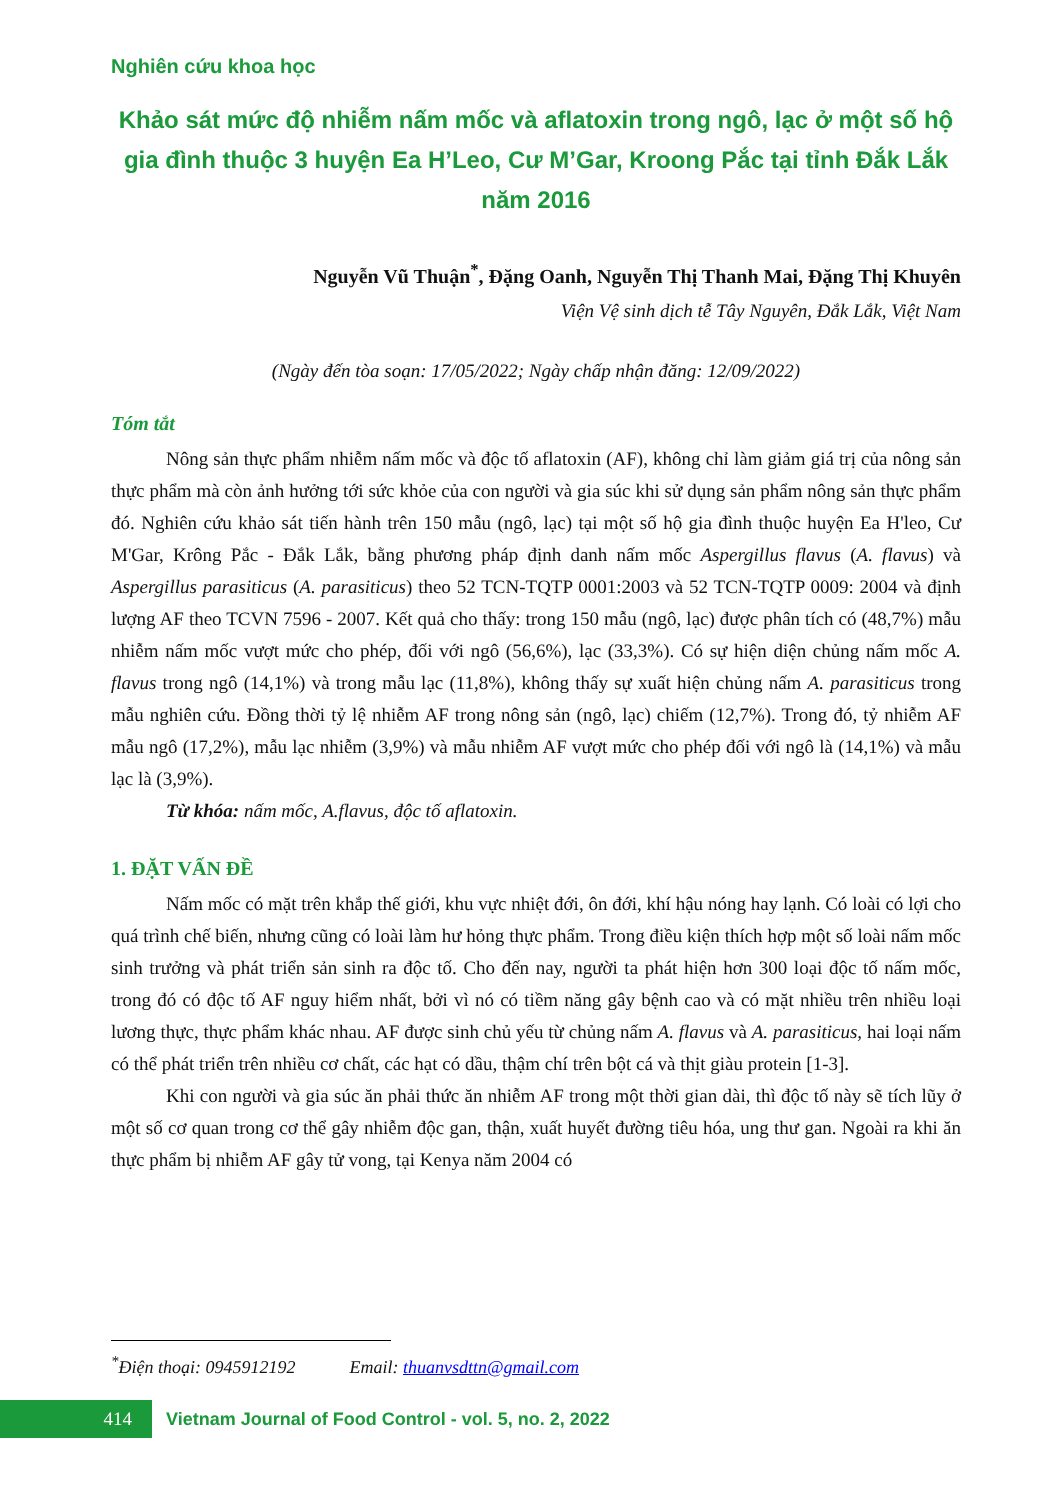Nghiên cứu khoa học
Khảo sát mức độ nhiễm nấm mốc và aflatoxin trong ngô, lạc ở một số hộ gia đình thuộc 3 huyện Ea H’Leo, Cư M’Gar, Kroong Pắc tại tỉnh Đắk Lắk năm 2016
Nguyễn Vũ Thuận<sup>*</sup>, Đặng Oanh, Nguyễn Thị Thanh Mai, Đặng Thị Khuyên
Viện Vệ sinh dịch tễ Tây Nguyên, Đắk Lắk, Việt Nam
(Ngày đến tòa soạn: 17/05/2022; Ngày chấp nhận đăng: 12/09/2022)
Tóm tắt
Nông sản thực phẩm nhiễm nấm mốc và độc tố aflatoxin (AF), không chỉ làm giảm giá trị của nông sản thực phẩm mà còn ảnh hưởng tới sức khỏe của con người và gia súc khi sử dụng sản phẩm nông sản thực phẩm đó. Nghiên cứu khảo sát tiến hành trên 150 mẫu (ngô, lạc) tại một số hộ gia đình thuộc huyện Ea H'leo, Cư M'Gar, Krông Pắc - Đắk Lắk, bằng phương pháp định danh nấm mốc Aspergillus flavus (A. flavus) và Aspergillus parasiticus (A. parasiticus) theo 52 TCN-TQTP 0001:2003 và 52 TCN-TQTP 0009: 2004 và định lượng AF theo TCVN 7596 - 2007. Kết quả cho thấy: trong 150 mẫu (ngô, lạc) được phân tích có (48,7%) mẫu nhiễm nấm mốc vượt mức cho phép, đối với ngô (56,6%), lạc (33,3%). Có sự hiện diện chủng nấm mốc A. flavus trong ngô (14,1%) và trong mẫu lạc (11,8%), không thấy sự xuất hiện chủng nấm A. parasiticus trong mẫu nghiên cứu. Đồng thời tỷ lệ nhiễm AF trong nông sản (ngô, lạc) chiếm (12,7%). Trong đó, tỷ nhiễm AF mẫu ngô (17,2%), mẫu lạc nhiễm (3,9%) và mẫu nhiễm AF vượt mức cho phép đối với ngô là (14,1%) và mẫu lạc là (3,9%).
Từ khóa: nấm mốc, A.flavus, độc tố aflatoxin.
1. ĐẶT VẤN ĐỀ
Nấm mốc có mặt trên khắp thế giới, khu vực nhiệt đới, ôn đới, khí hậu nóng hay lạnh. Có loài có lợi cho quá trình chế biến, nhưng cũng có loài làm hư hỏng thực phẩm. Trong điều kiện thích hợp một số loài nấm mốc sinh trưởng và phát triển sản sinh ra độc tố. Cho đến nay, người ta phát hiện hơn 300 loại độc tố nấm mốc, trong đó có độc tố AF nguy hiểm nhất, bởi vì nó có tiềm năng gây bệnh cao và có mặt nhiều trên nhiều loại lương thực, thực phẩm khác nhau. AF được sinh chủ yếu từ chủng nấm A. flavus và A. parasiticus, hai loại nấm có thể phát triển trên nhiều cơ chất, các hạt có dầu, thậm chí trên bột cá và thịt giàu protein [1-3].
Khi con người và gia súc ăn phải thức ăn nhiễm AF trong một thời gian dài, thì độc tố này sẽ tích lũy ở một số cơ quan trong cơ thể gây nhiễm độc gan, thận, xuất huyết đường tiêu hóa, ung thư gan. Ngoài ra khi ăn thực phẩm bị nhiễm AF gây tử vong, tại Kenya năm 2004 có
<sup>*</sup> Điện thoại: 0945912192 Email: thuanvsdttn@gmail.com
414
Vietnam Journal of Food Control - vol. 5, no. 2, 2022